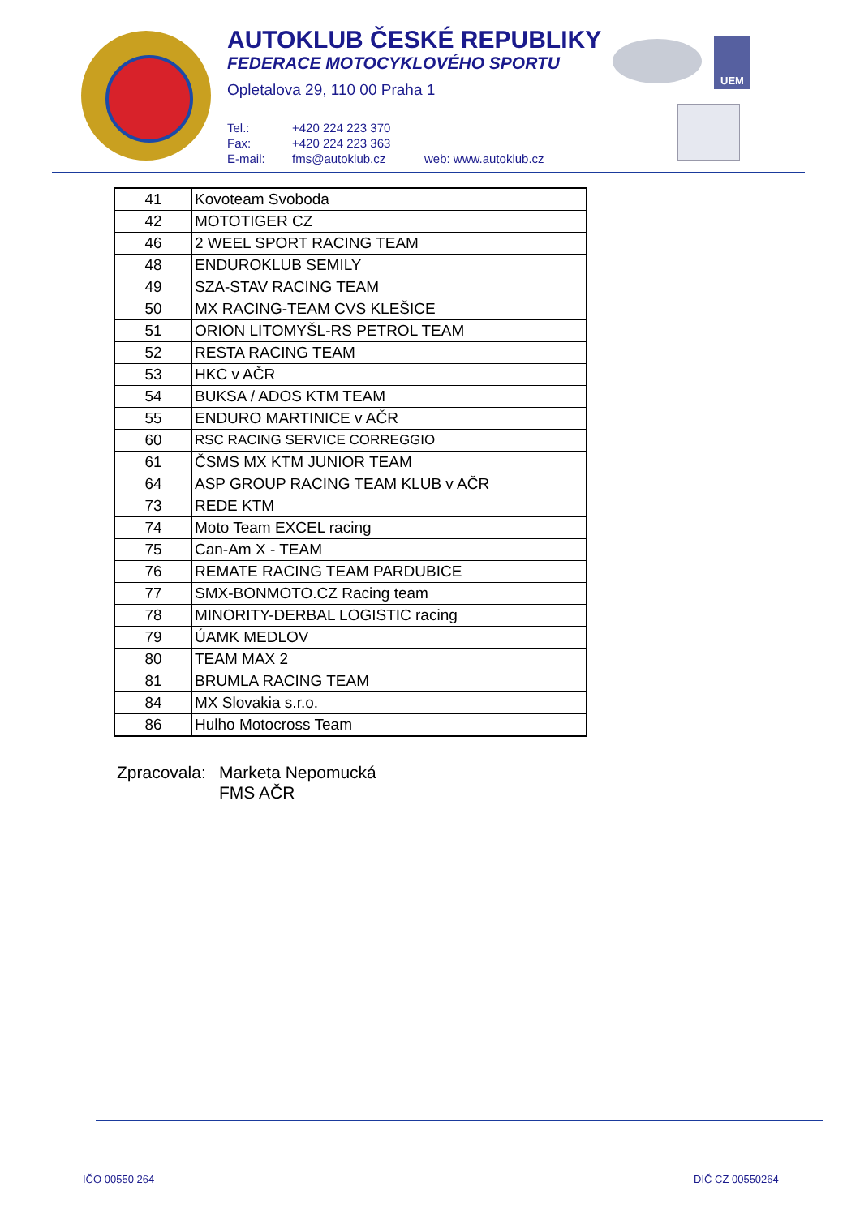AUTOKLUB ČESKÉ REPUBLIKY
FEDERACE MOTOCYKLOVÉHO SPORTU
Opletalova 29, 110 00 Praha 1
Tel.: +420 224 223 370
Fax: +420 224 223 363
E-mail: fms@autoklub.cz web: www.autoklub.cz
UEM
| 41 | Kovoteam Svoboda |
| 42 | MOTOTIGER CZ |
| 46 | 2 WEEL SPORT RACING TEAM |
| 48 | ENDUROKLUB SEMILY |
| 49 | SZA-STAV RACING TEAM |
| 50 | MX RACING-TEAM CVS KLEŠICE |
| 51 | ORION LITOMYŠL-RS PETROL TEAM |
| 52 | RESTA RACING TEAM |
| 53 | HKC v AČR |
| 54 | BUKSA / ADOS KTM TEAM |
| 55 | ENDURO MARTINICE v AČR |
| 60 | RSC RACING SERVICE CORREGGIO |
| 61 | ČSMS MX KTM JUNIOR TEAM |
| 64 | ASP GROUP RACING TEAM KLUB v AČR |
| 73 | REDE KTM |
| 74 | Moto Team EXCEL racing |
| 75 | Can-Am X - TEAM |
| 76 | REMATE RACING TEAM PARDUBICE |
| 77 | SMX-BONMOTO.CZ Racing team |
| 78 | MINORITY-DERBAL LOGISTIC racing |
| 79 | ÚAMK MEDLOV |
| 80 | TEAM MAX 2 |
| 81 | BRUMLA RACING TEAM |
| 84 | MX Slovakia s.r.o. |
| 86 | Hulho Motocross Team |
Zpracovala: Marketa Nepomucká
FMS AČR
IČO 00550 264 DIČ CZ 00550264